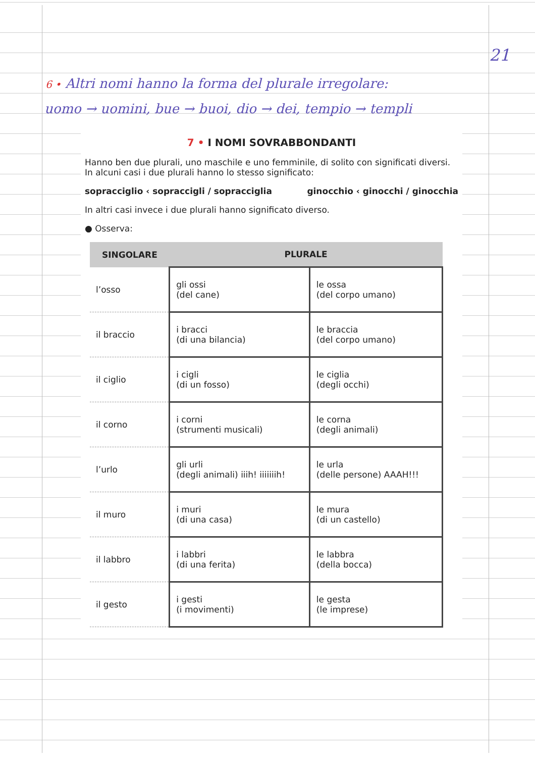21
6 • Altri nomi hanno la forma del plurale irregolare:
uomo → uomini, bue → buoi, dio → dei, tempio → templi
7 • I NOMI SOVRABBONDANTI
Hanno ben due plurali, uno maschile e uno femminile, di solito con significati diversi.
In alcuni casi i due plurali hanno lo stesso significato:
sopracciglio ‹ sopraccigli / sopracciglia
ginocchio ‹ ginocchi / ginocchia
In altri casi invece i due plurali hanno significato diverso.
● Osserva:
| SINGOLARE | PLURALE | |
| --- | --- | --- |
| l’osso | gli ossi (del cane) | le ossa (del corpo umano) |
| il braccio | i bracci (di una bilancia) | le braccia (del corpo umano) |
| il ciglio | i cigli (di un fosso) | le ciglia (degli occhi) |
| il corno | i corni (strumenti musicali) | le corna (degli animali) |
| l’urlo | gli urli (degli animali) iiih! iiiiiiih! | le urla (delle persone) AAAH!!! |
| il muro | i muri (di una casa) | le mura (di un castello) |
| il labbro | i labbri (di una ferita) | le labbra (della bocca) |
| il gesto | i gesti (i movimenti) | le gesta (le imprese) |